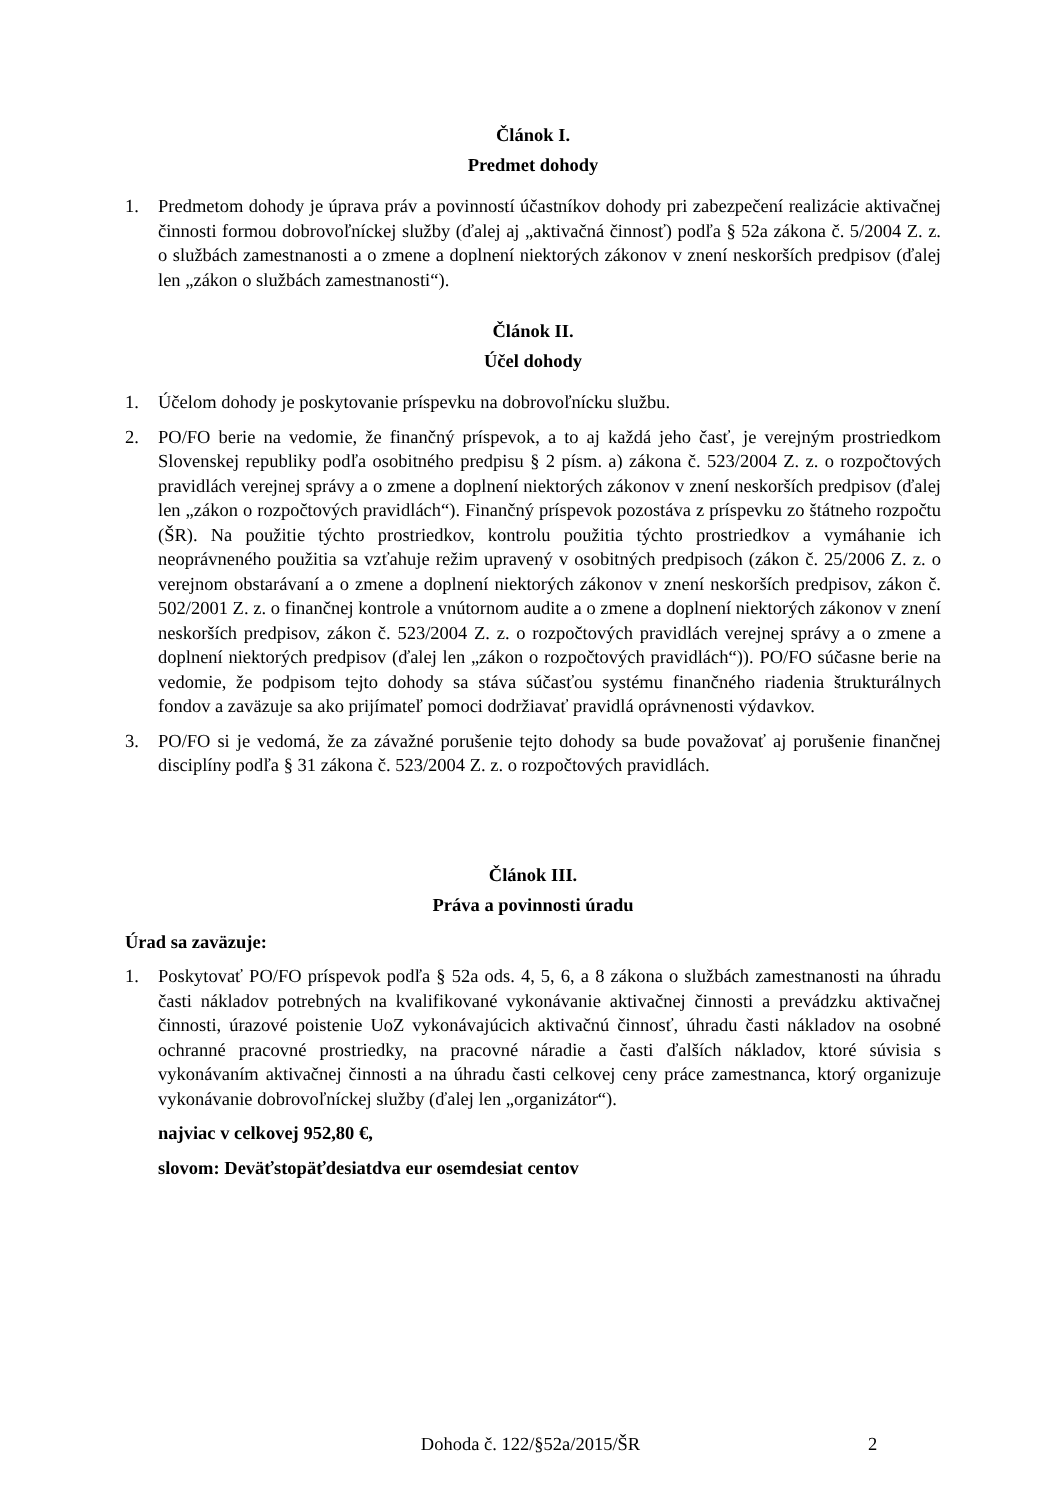Článok I.
Predmet dohody
1. Predmetom dohody je úprava práv a povinností účastníkov dohody pri zabezpečení realizácie aktivačnej činnosti formou dobrovoľníckej služby (ďalej aj „aktivačná činnosť) podľa § 52a zákona č. 5/2004 Z. z. o službách zamestnanosti a o zmene a doplnení niektorých zákonov v znení neskorších predpisov (ďalej len „zákon o službách zamestnanosti“).
Článok II.
Účel dohody
1. Účelom dohody je poskytovanie príspevku na dobrovoľnícku službu.
2. PO/FO berie na vedomie, že finančný príspevok, a to aj každá jeho časť, je verejným prostriedkom Slovenskej republiky podľa osobitného predpisu § 2 písm. a) zákona č. 523/2004 Z. z. o rozpočtových pravidlách verejnej správy a o zmene a doplnení niektorých zákonov v znení neskorších predpisov (ďalej len „zákon o rozpočtových pravidlách“). Finančný príspevok pozostáva z príspevku zo štátneho rozpočtu (ŠR). Na použitie týchto prostriedkov, kontrolu použitia týchto prostriedkov a vymáhanie ich neoprávneného použitia sa vzťahuje režim upravený v osobitných predpisoch (zákon č. 25/2006 Z. z. o verejnom obstarávaní a o zmene a doplnení niektorých zákonov v znení neskorších predpisov, zákon č. 502/2001 Z. z. o finančnej kontrole a vnútornom audite a o zmene a doplnení niektorých zákonov v znení neskorších predpisov, zákon č. 523/2004 Z. z. o rozpočtových pravidlách verejnej správy a o zmene a doplnení niektorých predpisov (ďalej len „zákon o rozpočtových pravidlách“)). PO/FO súčasne berie na vedomie, že podpisom tejto dohody sa stáva súčasťou systému finančného riadenia štrukturálnych fondov a zaväzuje sa ako prijímateľ pomoci dodržiavať pravidlá oprávnenosti výdavkov.
3. PO/FO si je vedomá, že za závažné porušenie tejto dohody sa bude považovať aj porušenie finančnej disciplíny podľa § 31 zákona č. 523/2004 Z. z. o rozpočtových pravidlách.
Článok III.
Práva a povinnosti úradu
Úrad sa zaväzuje:
1. Poskytovať PO/FO príspevok podľa § 52a ods. 4, 5, 6, a 8 zákona o službách zamestnanosti na úhradu časti nákladov potrebných na kvalifikované vykonávanie aktivačnej činnosti a prevádzku aktivačnej činnosti, úrazové poistenie UoZ vykonávajúcich aktivačnú činnosť, úhradu časti nákladov na osobné ochranné pracovné prostriedky, na pracovné náradie a časti ďalších nákladov, ktoré súvisia s vykonávaním aktivačnej činnosti a na úhradu časti celkovej ceny práce zamestnanca, ktorý organizuje vykonávanie dobrovoľníckej služby (ďalej len „organizátor“).
najviac v celkovej 952,80 €,
slovom: Deväťstopäťdesiatdva eur osemdesiat centov
Dohoda č. 122/§52a/2015/ŠR 2